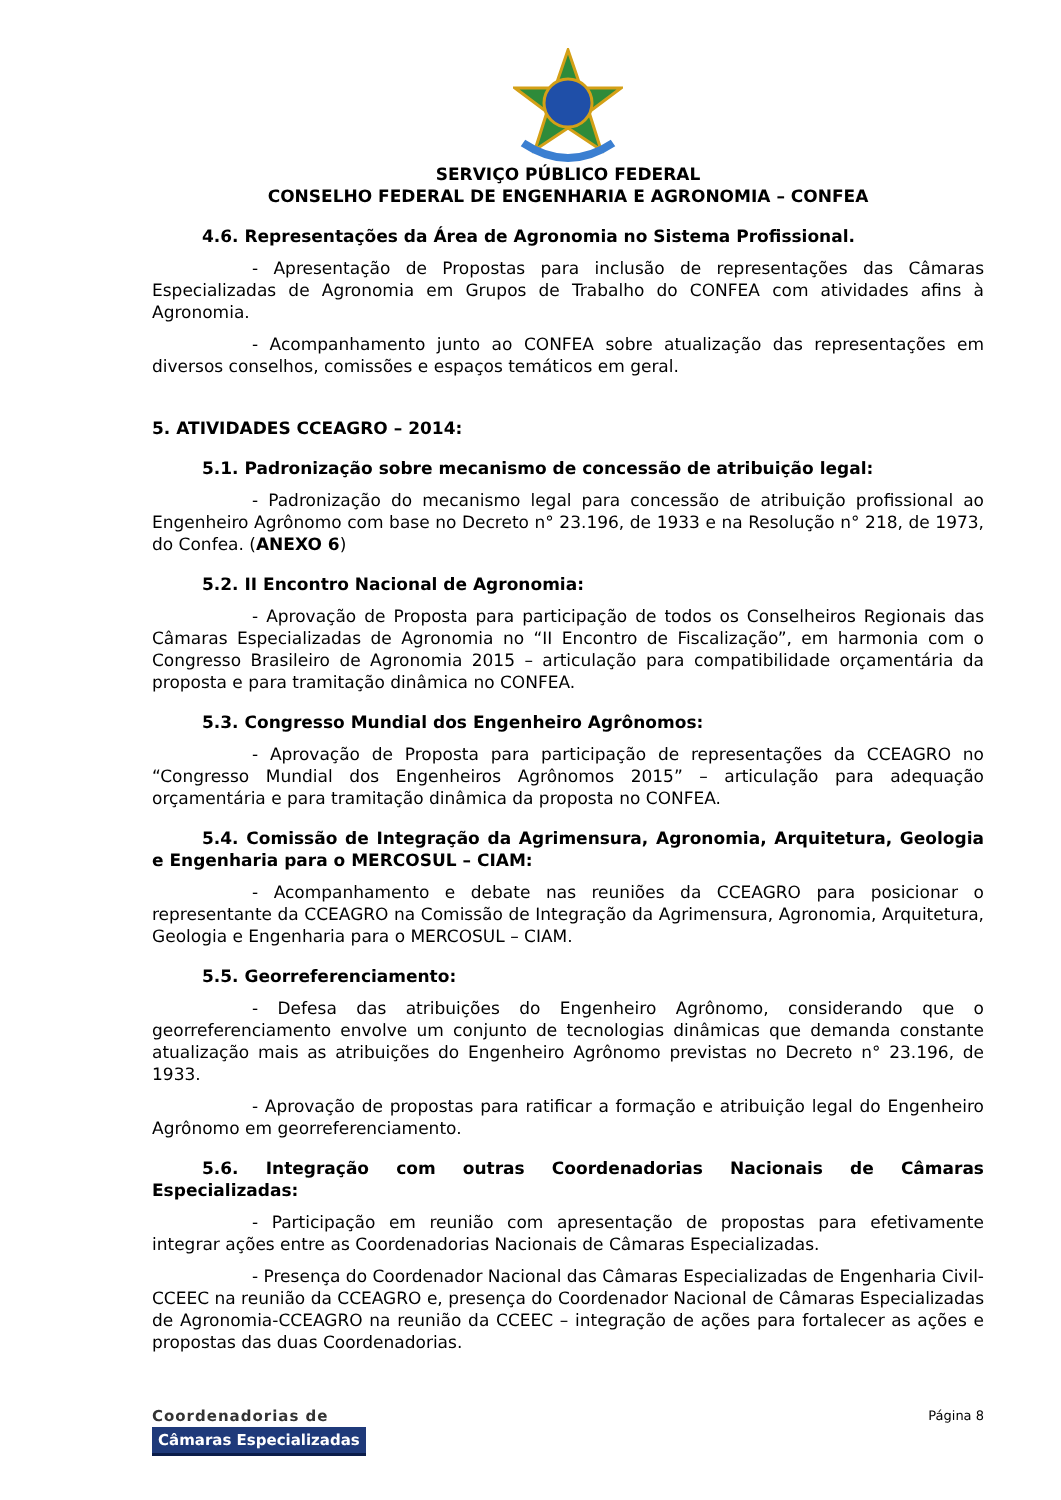SERVIÇO PÚBLICO FEDERAL
CONSELHO FEDERAL DE ENGENHARIA E AGRONOMIA – CONFEA
4.6. Representações da Área de Agronomia no Sistema Profissional.
- Apresentação de Propostas para inclusão de representações das Câmaras Especializadas de Agronomia em Grupos de Trabalho do CONFEA com atividades afins à Agronomia.
- Acompanhamento junto ao CONFEA sobre atualização das representações em diversos conselhos, comissões e espaços temáticos em geral.
5. ATIVIDADES CCEAGRO – 2014:
5.1. Padronização sobre mecanismo de concessão de atribuição legal:
- Padronização do mecanismo legal para concessão de atribuição profissional ao Engenheiro Agrônomo com base no Decreto n° 23.196, de 1933 e na Resolução n° 218, de 1973, do Confea. (ANEXO 6)
5.2. II Encontro Nacional de Agronomia:
- Aprovação de Proposta para participação de todos os Conselheiros Regionais das Câmaras Especializadas de Agronomia no “II Encontro de Fiscalização”, em harmonia com o Congresso Brasileiro de Agronomia 2015 – articulação para compatibilidade orçamentária da proposta e para tramitação dinâmica no CONFEA.
5.3. Congresso Mundial dos Engenheiro Agrônomos:
- Aprovação de Proposta para participação de representações da CCEAGRO no “Congresso Mundial dos Engenheiros Agrônomos 2015” – articulação para adequação orçamentária e para tramitação dinâmica da proposta no CONFEA.
5.4. Comissão de Integração da Agrimensura, Agronomia, Arquitetura, Geologia e Engenharia para o MERCOSUL – CIAM:
- Acompanhamento e debate nas reuniões da CCEAGRO para posicionar o representante da CCEAGRO na Comissão de Integração da Agrimensura, Agronomia, Arquitetura, Geologia e Engenharia para o MERCOSUL – CIAM.
5.5. Georreferenciamento:
- Defesa das atribuições do Engenheiro Agrônomo, considerando que o georreferenciamento envolve um conjunto de tecnologias dinâmicas que demanda constante atualização mais as atribuições do Engenheiro Agrônomo previstas no Decreto n° 23.196, de 1933.
- Aprovação de propostas para ratificar a formação e atribuição legal do Engenheiro Agrônomo em georreferenciamento.
5.6. Integração com outras Coordenadorias Nacionais de Câmaras Especializadas:
- Participação em reunião com apresentação de propostas para efetivamente integrar ações entre as Coordenadorias Nacionais de Câmaras Especializadas.
- Presença do Coordenador Nacional das Câmaras Especializadas de Engenharia Civil-CCEEC na reunião da CCEAGRO e, presença do Coordenador Nacional de Câmaras Especializadas de Agronomia-CCEAGRO na reunião da CCEEC – integração de ações para fortalecer as ações e propostas das duas Coordenadorias.
Coordenadorias de
Câmaras Especializadas
Página 8